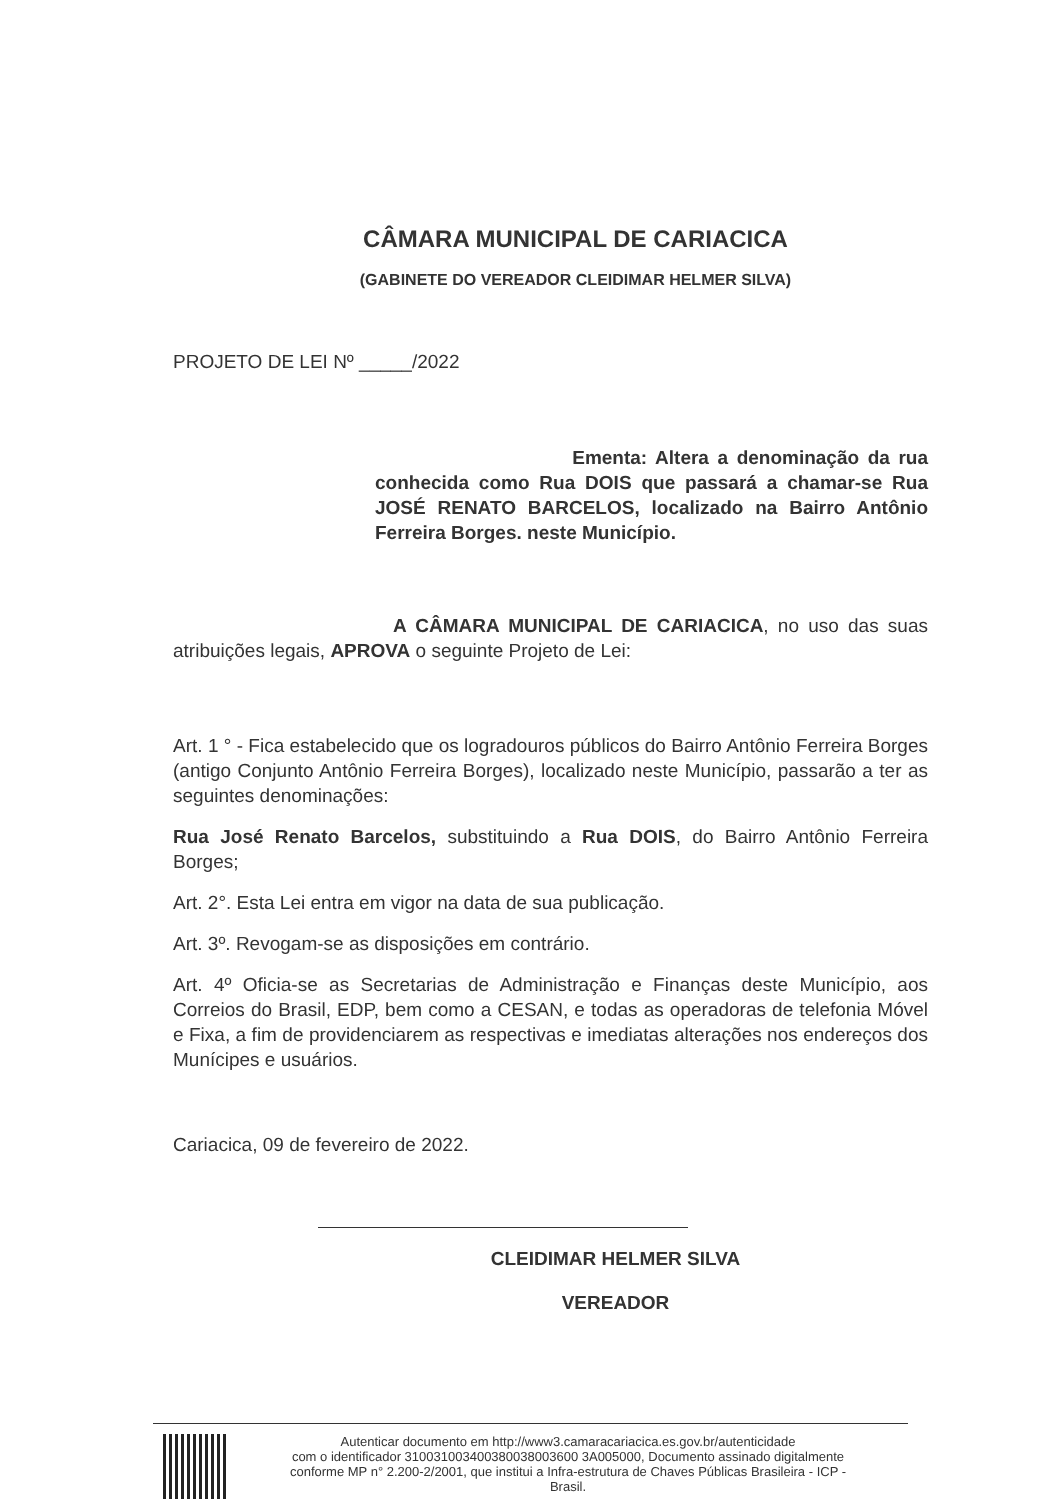CÂMARA MUNICIPAL DE CARIACICA
(GABINETE DO VEREADOR CLEIDIMAR HELMER SILVA)
PROJETO DE LEI Nº _____/2022
Ementa: Altera a denominação da rua conhecida como Rua DOIS que passará a chamar-se Rua JOSÉ RENATO BARCELOS, localizado na Bairro Antônio Ferreira Borges. neste Município.
A CÂMARA MUNICIPAL DE CARIACICA, no uso das suas atribuições legais, APROVA o seguinte Projeto de Lei:
Art. 1 ° - Fica estabelecido que os logradouros públicos do Bairro Antônio Ferreira Borges (antigo Conjunto Antônio Ferreira Borges), localizado neste Município, passarão a ter as seguintes denominações:
Rua José Renato Barcelos, substituindo a Rua DOIS, do Bairro Antônio Ferreira Borges;
Art. 2°. Esta Lei entra em vigor na data de sua publicação.
Art. 3º. Revogam-se as disposições em contrário.
Art. 4º Oficia-se as Secretarias de Administração e Finanças deste Município, aos Correios do Brasil, EDP, bem como a CESAN, e todas as operadoras de telefonia Móvel e Fixa, a fim de providenciarem as respectivas e imediatas alterações nos endereços dos Munícipes e usuários.
Cariacica, 09 de fevereiro de 2022.
CLEIDIMAR HELMER SILVA
VEREADOR
Autenticar documento em http://www3.camaracariacica.es.gov.br/autenticidade
com o identificador 310031003400380038003600 3A005000, Documento assinado digitalmente
conforme MP n° 2.200-2/2001, que institui a Infra-estrutura de Chaves Públicas Brasileira - ICP -
Brasil.